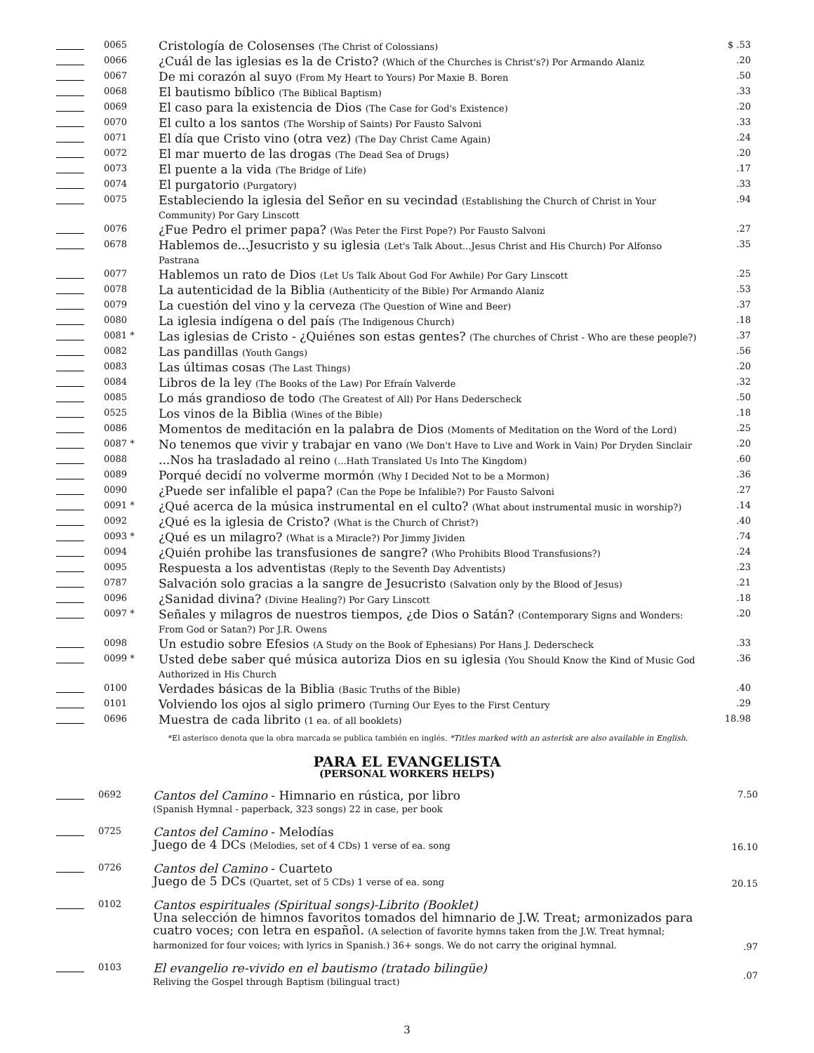| | 0065 | Cristología de Colosenses (The Christ of Colossians) | $ .53 |
| | 0066 | ¿Cuál de las iglesias es la de Cristo? (Which of the Churches is Christ's?) Por Armando Alaniz | .20 |
| | 0067 | De mi corazón al suyo (From My Heart to Yours) Por Maxie B. Boren | .50 |
| | 0068 | El bautismo bíblico (The Biblical Baptism) | .33 |
| | 0069 | El caso para la existencia de Dios (The Case for God's Existence) | .20 |
| | 0070 | El culto a los santos (The Worship of Saints) Por Fausto Salvoni | .33 |
| | 0071 | El día que Cristo vino (otra vez) (The Day Christ Came Again) | .24 |
| | 0072 | El mar muerto de las drogas (The Dead Sea of Drugs) | .20 |
| | 0073 | El puente a la vida (The Bridge of Life) | .17 |
| | 0074 | El purgatorio (Purgatory) | .33 |
| | 0075 | Estableciendo la iglesia del Señor en su vecindad (Establishing the Church of Christ in Your Community) Por Gary Linscott | .94 |
| | 0076 | ¿Fue Pedro el primer papa? (Was Peter the First Pope?) Por Fausto Salvoni | .27 |
| | 0678 | Hablemos de...Jesucristo y su iglesia (Let's Talk About...Jesus Christ and His Church) Por Alfonso Pastrana | .35 |
| | 0077 | Hablemos un rato de Dios (Let Us Talk About God For Awhile) Por Gary Linscott | .25 |
| | 0078 | La autenticidad de la Biblia (Authenticity of the Bible) Por Armando Alaniz | .53 |
| | 0079 | La cuestión del vino y la cerveza (The Question of Wine and Beer) | .37 |
| | 0080 | La iglesia indígena o del país (The Indigenous Church) | .18 |
| | 0081 * | Las iglesias de Cristo - ¿Quiénes son estas gentes? (The churches of Christ - Who are these people?) | .37 |
| | 0082 | Las pandillas (Youth Gangs) | .56 |
| | 0083 | Las últimas cosas (The Last Things) | .20 |
| | 0084 | Libros de la ley (The Books of the Law) Por Efraín Valverde | .32 |
| | 0085 | Lo más grandioso de todo (The Greatest of All) Por Hans Dederscheck | .50 |
| | 0525 | Los vinos de la Biblia (Wines of the Bible) | .18 |
| | 0086 | Momentos de meditación en la palabra de Dios (Moments of Meditation on the Word of the Lord) | .25 |
| | 0087 * | No tenemos que vivir y trabajar en vano (We Don't Have to Live and Work in Vain) Por Dryden Sinclair | .20 |
| | 0088 | ...Nos ha trasladado al reino (...Hath Translated Us Into The Kingdom) | .60 |
| | 0089 | Porqué decidí no volverme mormón (Why I Decided Not to be a Mormon) | .36 |
| | 0090 | ¿Puede ser infalible el papa? (Can the Pope be Infalible?) Por Fausto Salvoni | .27 |
| | 0091 * | ¿Qué acerca de la música instrumental en el culto? (What about instrumental music in worship?) | .14 |
| | 0092 | ¿Qué es la iglesia de Cristo? (What is the Church of Christ?) | .40 |
| | 0093 * | ¿Qué es un milagro? (What is a Miracle?) Por Jimmy Jividen | .74 |
| | 0094 | ¿Quién prohibe las transfusiones de sangre? (Who Prohibits Blood Transfusions?) | .24 |
| | 0095 | Respuesta a los adventistas (Reply to the Seventh Day Adventists) | .23 |
| | 0787 | Salvación solo gracias a la sangre de Jesucristo (Salvation only by the Blood of Jesus) | .21 |
| | 0096 | ¿Sanidad divina? (Divine Healing?) Por Gary Linscott | .18 |
| | 0097 * | Señales y milagros de nuestros tiempos, ¿de Dios o Satán? (Contemporary Signs and Wonders: From God or Satan?) Por J.R. Owens | .20 |
| | 0098 | Un estudio sobre Efesios (A Study on the Book of Ephesians) Por Hans J. Dederscheck | .33 |
| | 0099 * | Usted debe saber qué música autoriza Dios en su iglesia (You Should Know the Kind of Music God Authorized in His Church | .36 |
| | 0100 | Verdades básicas de la Biblia (Basic Truths of the Bible) | .40 |
| | 0101 | Volviendo los ojos al siglo primero (Turning Our Eyes to the First Century | .29 |
| | 0696 | Muestra de cada librito (1 ea. of all booklets) | 18.98 |
*El asterisco denota que la obra marcada se publica también en inglés. *Titles marked with an asterisk are also available in English.
PARA EL EVANGELISTA
(PERSONAL WORKERS HELPS)
| | 0692 | Cantos del Camino - Himnario en rústica, por libro (Spanish Hymnal - paperback, 323 songs) 22 in case, per book | 7.50 |
| | 0725 | Cantos del Camino - Melodías Juego de 4 DCs (Melodies, set of 4 CDs) 1 verse of ea. song | 16.10 |
| | 0726 | Cantos del Camino - Cuarteto Juego de 5 DCs (Quartet, set of 5 CDs) 1 verse of ea. song | 20.15 |
| | 0102 | Cantos espirituales (Spiritual songs)-Librito (Booklet) Una selección de himnos favoritos tomados del himnario de J.W. Treat; armonizados para cuatro voces; con letra en español. (A selection of favorite hymns taken from the J.W. Treat hymnal; harmonized for four voices; with lyrics in Spanish.) 36+ songs. We do not carry the original hymnal. | .97 |
| | 0103 | El evangelio re-vivido en el bautismo (tratado bilingüe) Reliving the Gospel through Baptism (bilingual tract) | .07 |
3